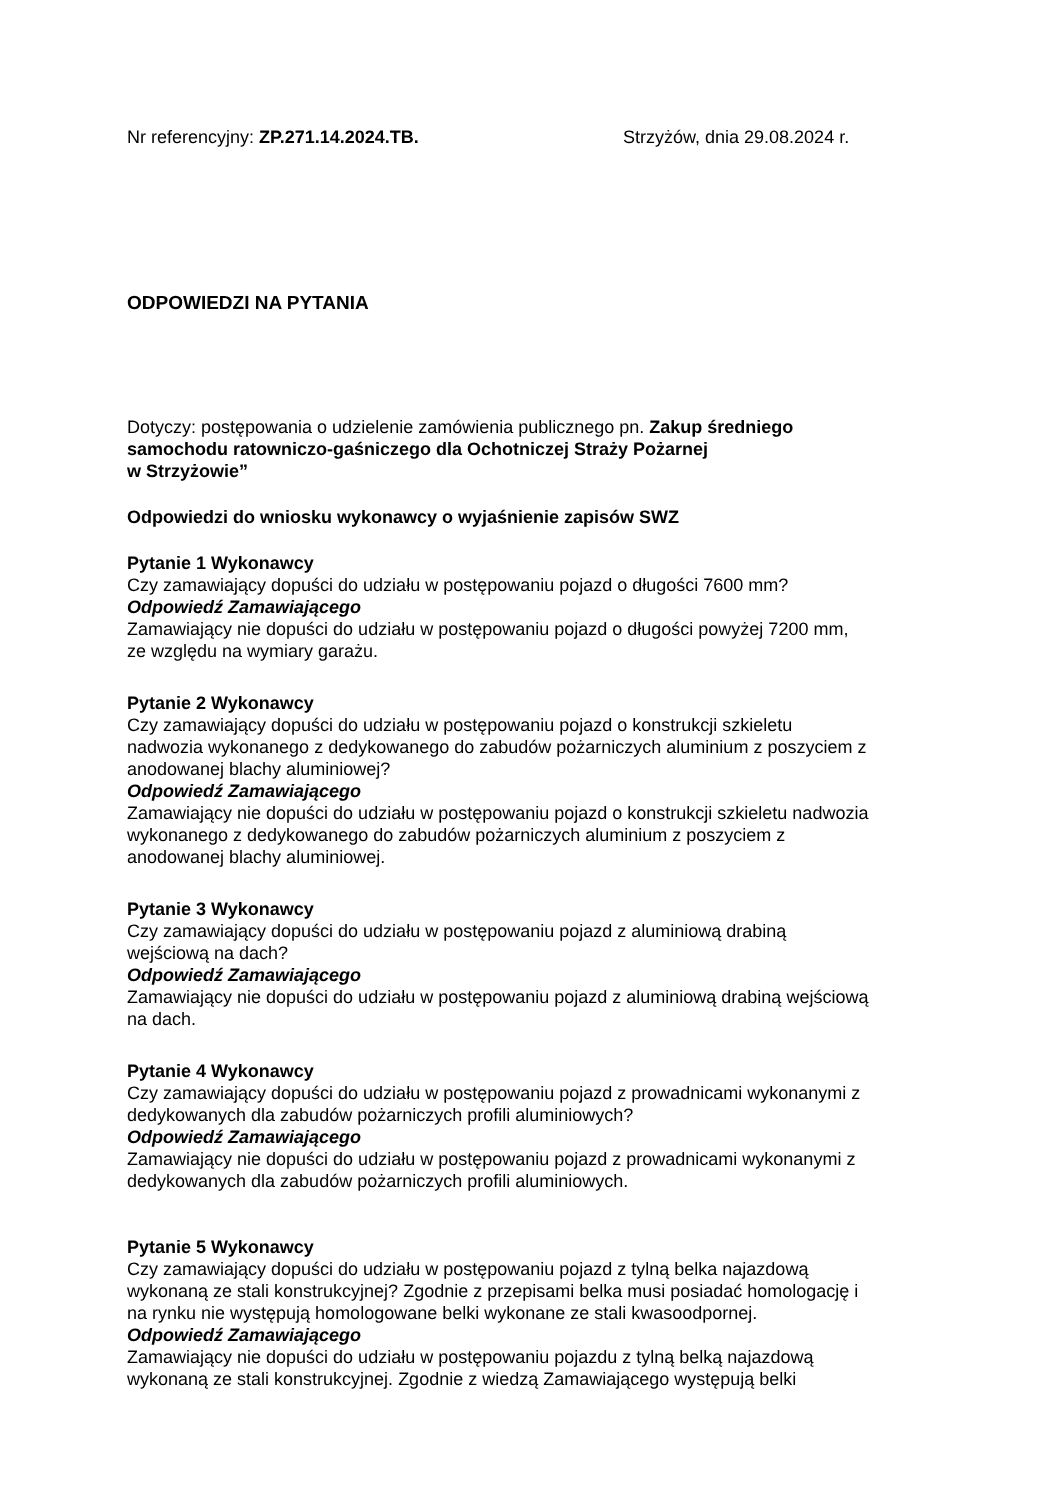Nr referencyjny: ZP.271.14.2024.TB. Strzyżów, dnia 29.08.2024 r.
ODPOWIEDZI NA PYTANIA
Dotyczy: postępowania o udzielenie zamówienia publicznego pn. Zakup średniego
samochodu ratowniczo-gaśniczego dla Ochotniczej Straży Pożarnej
w Strzyżowie”
Odpowiedzi do wniosku wykonawcy o wyjaśnienie zapisów SWZ
Pytanie 1 Wykonawcy
Czy zamawiający dopuści do udziału w postępowaniu pojazd o długości 7600 mm?
Odpowiedź Zamawiającego
Zamawiający nie dopuści do udziału w postępowaniu pojazd o długości powyżej 7200 mm,
ze względu na wymiary garażu.
Pytanie 2 Wykonawcy
Czy zamawiający dopuści do udziału w postępowaniu pojazd o konstrukcji szkieletu
nadwozia wykonanego z dedykowanego do zabudów pożarniczych aluminium z poszyciem z
anodowanej blachy aluminiowej?
Odpowiedź Zamawiającego
Zamawiający nie dopuści do udziału w postępowaniu pojazd o konstrukcji szkieletu nadwozia
wykonanego z dedykowanego do zabudów pożarniczych aluminium z poszyciem z
anodowanej blachy aluminiowej.
Pytanie 3 Wykonawcy
Czy zamawiający dopuści do udziału w postępowaniu pojazd z aluminiową drabiną
wejściową na dach?
Odpowiedź Zamawiającego
Zamawiający nie dopuści do udziału w postępowaniu pojazd z aluminiową drabiną wejściową
na dach.
Pytanie 4 Wykonawcy
Czy zamawiający dopuści do udziału w postępowaniu pojazd z prowadnicami wykonanymi z
dedykowanych dla zabudów pożarniczych profili aluminiowych?
Odpowiedź Zamawiającego
Zamawiający nie dopuści do udziału w postępowaniu pojazd z prowadnicami wykonanymi z
dedykowanych dla zabudów pożarniczych profili aluminiowych.
Pytanie 5 Wykonawcy
Czy zamawiający dopuści do udziału w postępowaniu pojazd z tylną belka najazdową
wykonaną ze stali konstrukcyjnej? Zgodnie z przepisami belka musi posiadać homologację i
na rynku nie występują homologowane belki wykonane ze stali kwasoodpornej.
Odpowiedź Zamawiającego
Zamawiający nie dopuści do udziału w postępowaniu pojazdu z tylną belką najazdową
wykonaną ze stali konstrukcyjnej. Zgodnie z wiedzą Zamawiającego występują belki